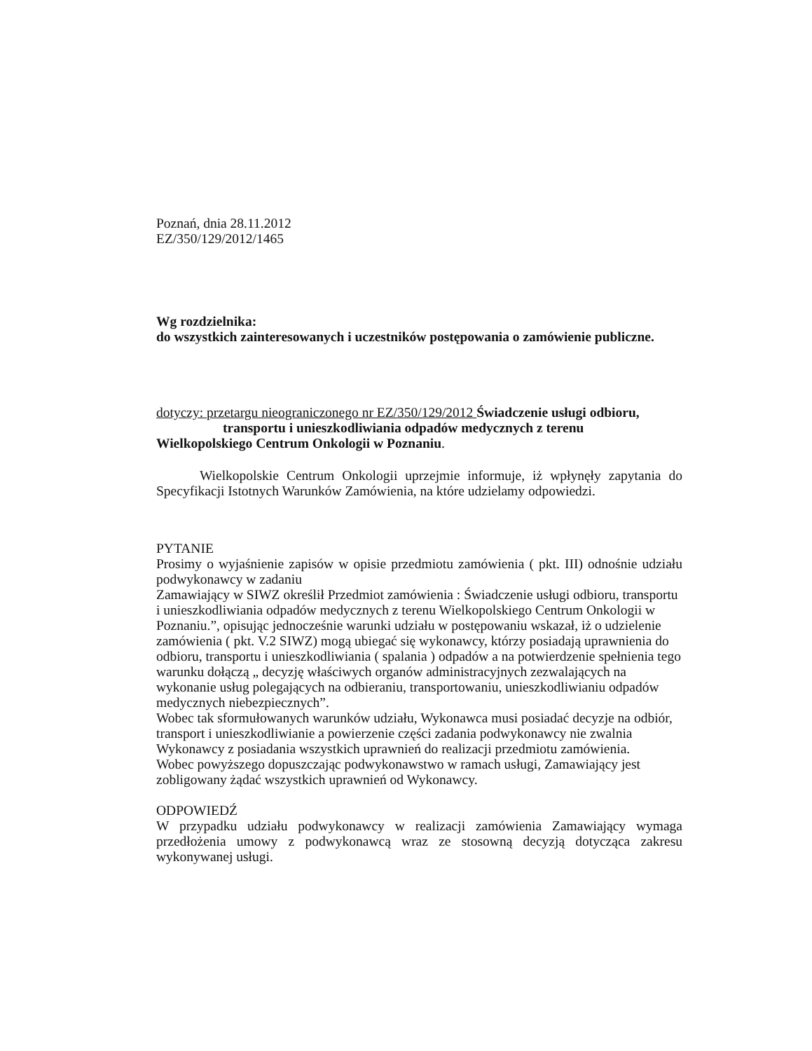Poznań, dnia 28.11.2012
EZ/350/129/2012/1465
Wg rozdzielnika:
do wszystkich zainteresowanych i uczestników postępowania o zamówienie publiczne.
dotyczy: przetargu nieograniczonego nr EZ/350/129/2012 Świadczenie usługi odbioru,
transportu i unieszkodliwiania odpadów medycznych z terenu
Wielkopolskiego Centrum Onkologii w Poznaniu.
Wielkopolskie Centrum Onkologii uprzejmie informuje, iż wpłynęły zapytania do Specyfikacji Istotnych Warunków Zamówienia, na które udzielamy odpowiedzi.
PYTANIE
Prosimy o wyjaśnienie zapisów w opisie przedmiotu zamówienia ( pkt. III) odnośnie udziału podwykonawcy w zadaniu
Zamawiający w SIWZ określił Przedmiot zamówienia : Świadczenie usługi odbioru, transportu i unieszkodliwiania odpadów medycznych z terenu Wielkopolskiego Centrum Onkologii w Poznaniu.”, opisując jednocześnie warunki udziału w postępowaniu wskazał, iż o udzielenie zamówienia ( pkt. V.2 SIWZ) mogą ubiegać się wykonawcy, którzy posiadają uprawnienia do odbioru, transportu i unieszkodliwiania ( spalania ) odpadów a na potwierdzenie spełnienia tego warunku dołączą „ decyzję właściwych organów administracyjnych zezwalających na wykonanie usług polegających na odbieraniu, transportowaniu, unieszkodliwianiu odpadów medycznych niebezpiecznych”.
Wobec tak sformułowanych warunków udziału, Wykonawca musi posiadać decyzje na odbiór, transport i unieszkodliwianie a powierzenie części zadania podwykonawcy nie zwalnia Wykonawcy z posiadania wszystkich uprawnień do realizacji przedmiotu zamówienia.
Wobec powyższego dopuszczając podwykonawstwo w ramach usługi, Zamawiający jest zobligowany żądać wszystkich uprawnień od Wykonawcy.
ODPOWIEDŹ
W przypadku udziału podwykonawcy w realizacji zamówienia Zamawiający wymaga przedłożenia umowy z podwykonawcą wraz ze stosowną decyzją dotycząca zakresu wykonywanej usługi.